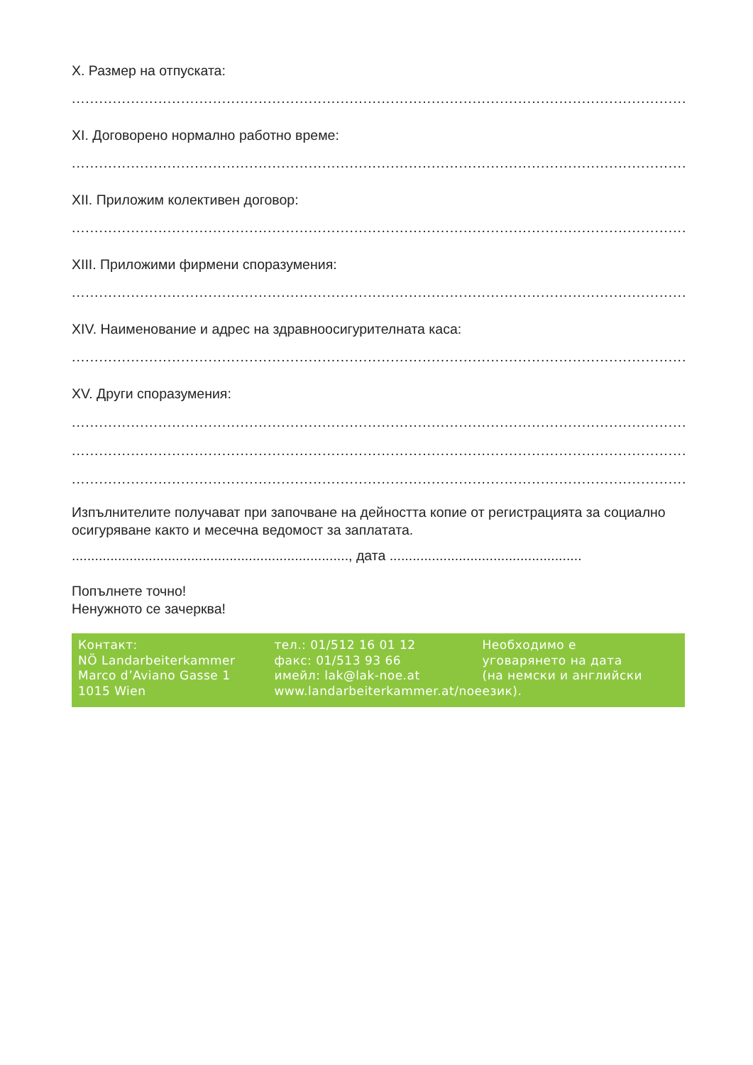X. Размер на отпуската:
........................................................................................................................................................
XI. Договорено нормално работно време:
........................................................................................................................................................
XII. Приложим колективен договор:
........................................................................................................................................................
XIII. Приложими фирмени споразумения:
........................................................................................................................................................
XIV. Наименование и адрес на здравноосигурителната каса:
........................................................................................................................................................
XV. Други споразумения:
........................................................................................................................................................
........................................................................................................................................................
........................................................................................................................................................
Изпълнителите получават при започване на дейността копие от регистрацията за социално осигуряване както и месечна ведомост за заплатата.
........................................................................, дата ..................................................
Попълнете точно!
Ненужното се зачерква!
Контакт:
NÖ Landarbeiterkammer
Marco d’Aviano Gasse 1
1015 Wien
тел.: 01/512 16 01 12
факс: 01/513 93 66
имейл: lak@lak-noe.at
www.landarbeiterkammer.at/noe
Необходимо е
уговарянето на дата
(на немски и английски език).